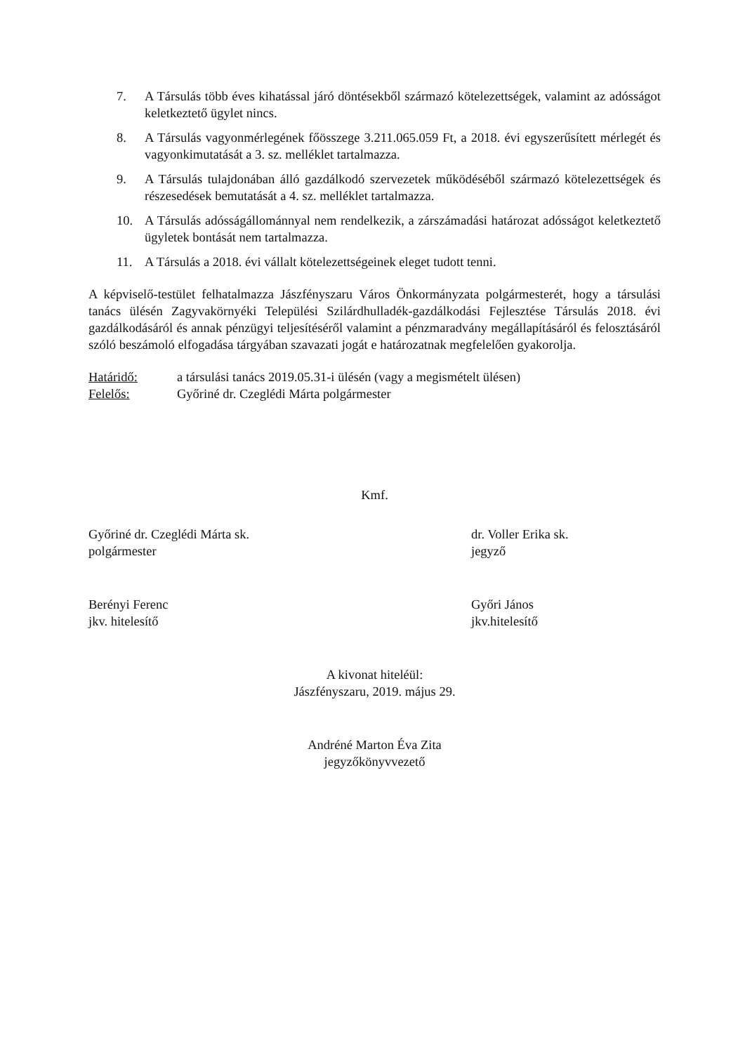7. A Társulás több éves kihatással járó döntésekből származó kötelezettségek, valamint az adósságot keletkeztető ügylet nincs.
8. A Társulás vagyonmérlegének főösszege 3.211.065.059 Ft, a 2018. évi egyszerűsített mérlegét és vagyonkimutatását a 3. sz. melléklet tartalmazza.
9. A Társulás tulajdonában álló gazdálkodó szervezetek működéséből származó kötelezettségek és részesedések bemutatását a 4. sz. melléklet tartalmazza.
10. A Társulás adósságállománnyal nem rendelkezik, a zárszámadási határozat adósságot keletkeztető ügyletek bontását nem tartalmazza.
11. A Társulás a 2018. évi vállalt kötelezettségeinek eleget tudott tenni.
A képviselő-testület felhatalmazza Jászfényszaru Város Önkormányzata polgármesterét, hogy a társulási tanács ülésén Zagyvakörnyéki Települési Szilárdhulladék-gazdálkodási Fejlesztése Társulás 2018. évi gazdálkodásáról és annak pénzügyi teljesítéséről valamint a pénzmaradvány megállapításáról és felosztásáról szóló beszámoló elfogadása tárgyában szavazati jogát e határozatnak megfelelően gyakorolja.
Határidő: a társulási tanács 2019.05.31-i ülésén (vagy a megismételt ülésen)
Felelős: Győriné dr. Czeglédi Márta polgármester
Kmf.
Győriné dr. Czeglédi Márta sk.
polgármester
dr. Voller Erika sk.
jegyző
Berényi Ferenc
jkv. hitelesítő
Győri János
jkv.hitelesítő
A kivonat hiteléül:
Jászfényszaru, 2019. május 29.
Andréné Marton Éva Zita
jegyzőkönyvvezető